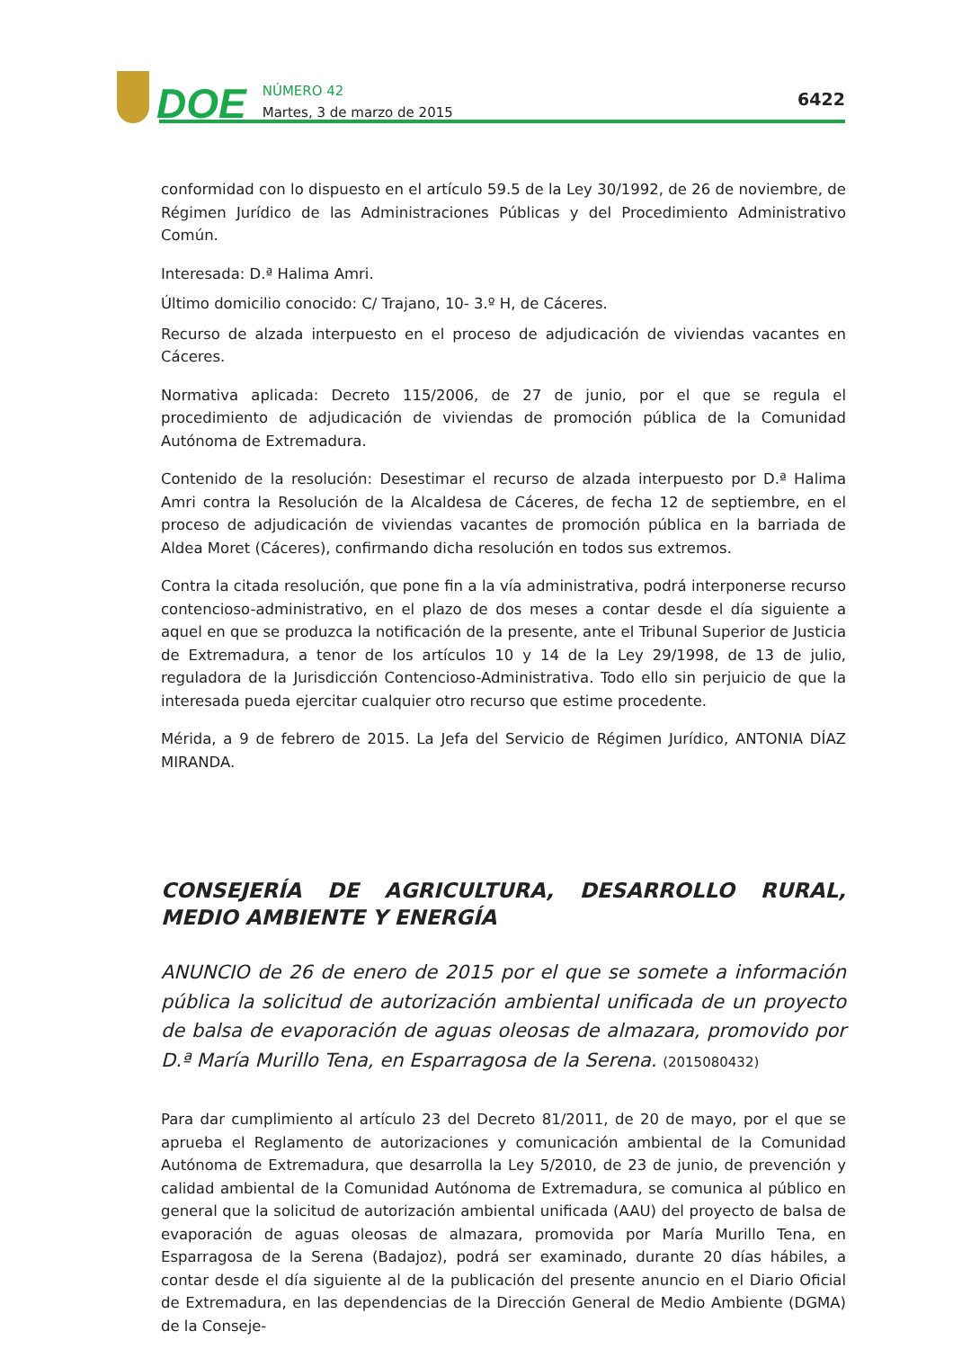DOE
NÚMERO 42
Martes, 3 de marzo de 2015
6422
conformidad con lo dispuesto en el artículo 59.5 de la Ley 30/1992, de 26 de noviembre, de Régimen Jurídico de las Administraciones Públicas y del Procedimiento Administrativo Común.
Interesada: D.ª Halima Amri.
Último domicilio conocido: C/ Trajano, 10- 3.º H, de Cáceres.
Recurso de alzada interpuesto en el proceso de adjudicación de viviendas vacantes en Cáceres.
Normativa aplicada: Decreto 115/2006, de 27 de junio, por el que se regula el procedimiento de adjudicación de viviendas de promoción pública de la Comunidad Autónoma de Extremadura.
Contenido de la resolución: Desestimar el recurso de alzada interpuesto por D.ª Halima Amri contra la Resolución de la Alcaldesa de Cáceres, de fecha 12 de septiembre, en el proceso de adjudicación de viviendas vacantes de promoción pública en la barriada de Aldea Moret (Cáceres), confirmando dicha resolución en todos sus extremos.
Contra la citada resolución, que pone fin a la vía administrativa, podrá interponerse recurso contencioso-administrativo, en el plazo de dos meses a contar desde el día siguiente a aquel en que se produzca la notificación de la presente, ante el Tribunal Superior de Justicia de Extremadura, a tenor de los artículos 10 y 14 de la Ley 29/1998, de 13 de julio, reguladora de la Jurisdicción Contencioso-Administrativa. Todo ello sin perjuicio de que la interesada pueda ejercitar cualquier otro recurso que estime procedente.
Mérida, a 9 de febrero de 2015. La Jefa del Servicio de Régimen Jurídico, ANTONIA DÍAZ MIRANDA.
CONSEJERÍA DE AGRICULTURA, DESARROLLO RURAL, MEDIO AMBIENTE Y ENERGÍA
ANUNCIO de 26 de enero de 2015 por el que se somete a información pública la solicitud de autorización ambiental unificada de un proyecto de balsa de evaporación de aguas oleosas de almazara, promovido por D.ª María Murillo Tena, en Esparragosa de la Serena. (2015080432)
Para dar cumplimiento al artículo 23 del Decreto 81/2011, de 20 de mayo, por el que se aprueba el Reglamento de autorizaciones y comunicación ambiental de la Comunidad Autónoma de Extremadura, que desarrolla la Ley 5/2010, de 23 de junio, de prevención y calidad ambiental de la Comunidad Autónoma de Extremadura, se comunica al público en general que la solicitud de autorización ambiental unificada (AAU) del proyecto de balsa de evaporación de aguas oleosas de almazara, promovida por María Murillo Tena, en Esparragosa de la Serena (Badajoz), podrá ser examinado, durante 20 días hábiles, a contar desde el día siguiente al de la publicación del presente anuncio en el Diario Oficial de Extremadura, en las dependencias de la Dirección General de Medio Ambiente (DGMA) de la Conseje-